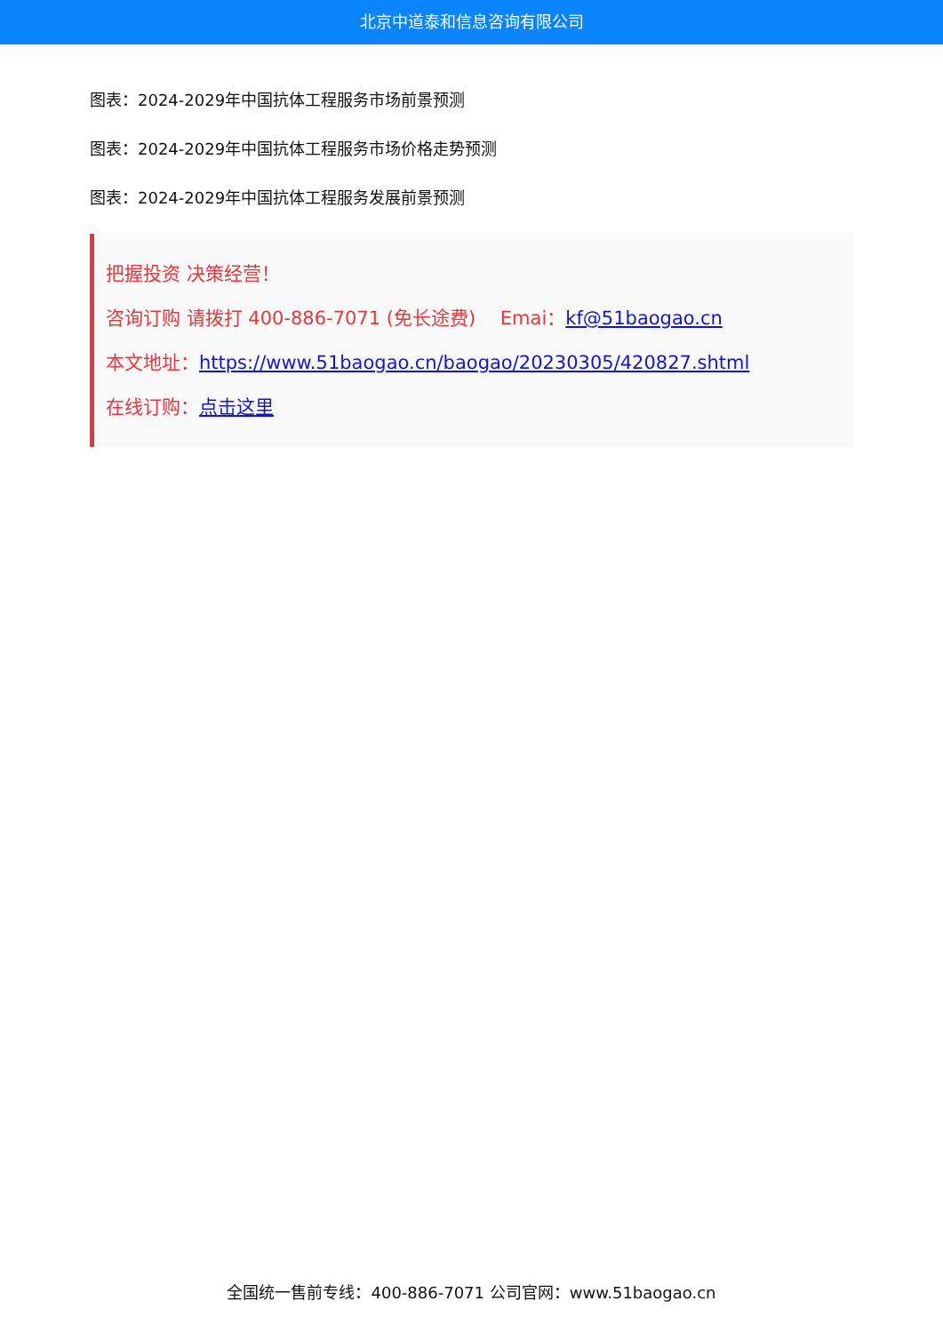北京中道泰和信息咨询有限公司
图表：2024-2029年中国抗体工程服务市场前景预测
图表：2024-2029年中国抗体工程服务市场价格走势预测
图表：2024-2029年中国抗体工程服务发展前景预测
把握投资 决策经营！
咨询订购 请拨打 400-886-7071 (免长途费)　 Emai：kf@51baogao.cn
本文地址：https://www.51baogao.cn/baogao/20230305/420827.shtml
在线订购：点击这里
全国统一售前专线：400-886-7071 公司官网：www.51baogao.cn